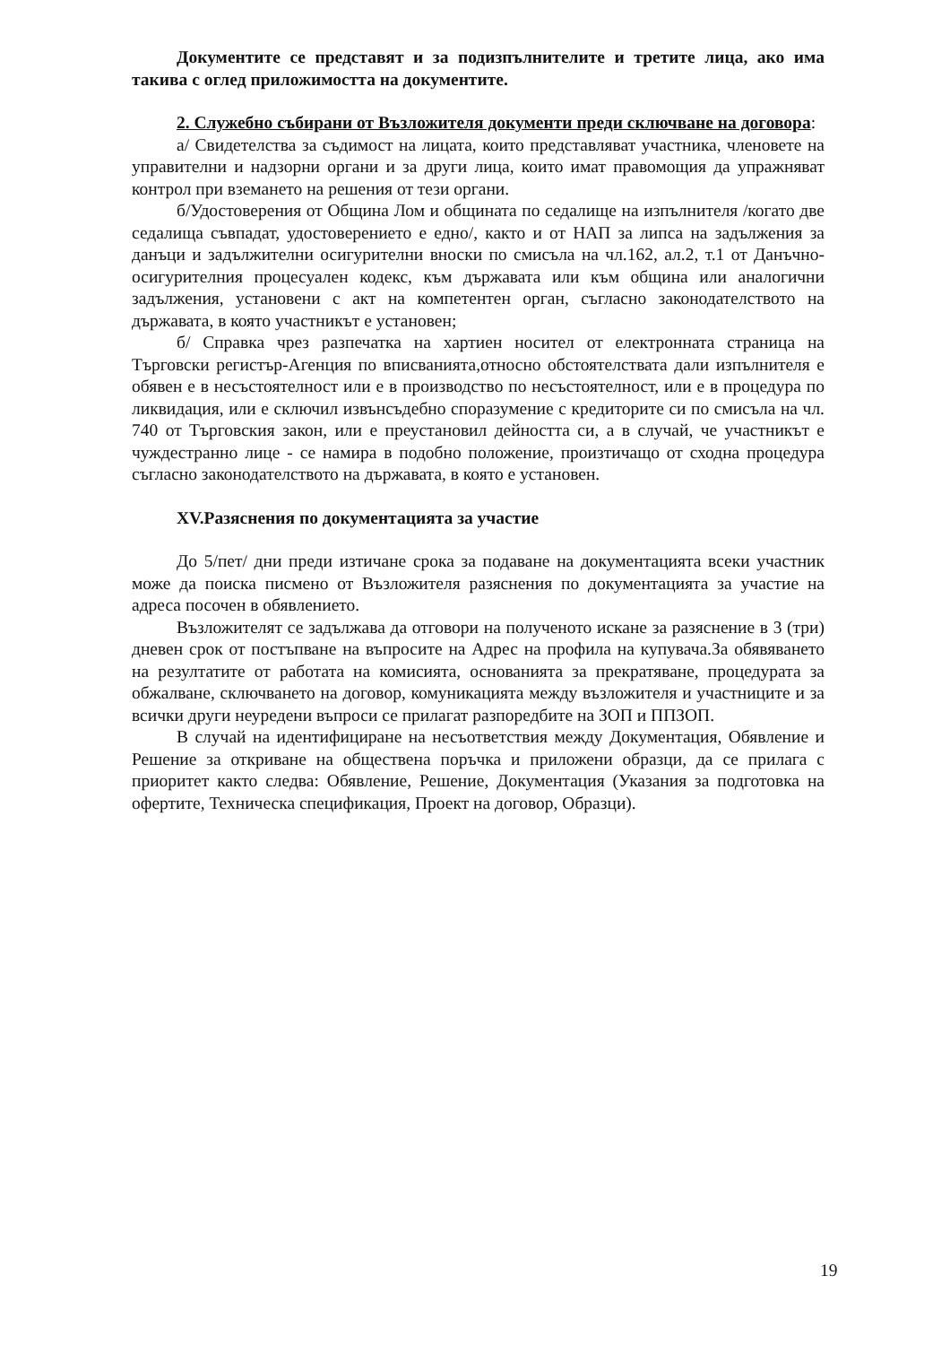Документите се представят и за подизпълнителите и третите лица, ако има такива с оглед приложимостта на документите.
2. Служебно събирани от Възложителя документи преди сключване на договора:
а/ Свидетелства за съдимост на лицата, които представляват участника, членовете на управителни и надзорни органи и за други лица, които имат правомощия да упражняват контрол при вземането на решения от тези органи.
б/Удостоверения от Община Лом и общината по седалище на изпълнителя /когато две седалища съвпадат, удостоверението е едно/, както и от НАП за липса на задължения за данъци и задължителни осигурителни вноски по смисъла на чл.162, ал.2, т.1 от Данъчно-осигурителния процесуален кодекс, към държавата или към община или аналогични задължения, установени с акт на компетентен орган, съгласно законодателството на държавата, в която участникът е установен;
б/ Справка чрез разпечатка на хартиен носител от електронната страница на Търговски регистър-Агенция по вписванията,относно обстоятелствата дали изпълнителя е обявен е в несъстоятелност или е в производство по несъстоятелност, или е в процедура по ликвидация, или е сключил извънсъдебно споразумение с кредиторите си по смисъла на чл. 740 от Търговския закон, или е преустановил дейността си, а в случай, че участникът е чуждестранно лице - се намира в подобно положение, произтичащо от сходна процедура съгласно законодателството на държавата, в която е установен.
XV.Разяснения по документацията за участие
До 5/пет/ дни преди изтичане срока за подаване на документацията всеки участник може да поиска писмено от Възложителя разяснения по документацията за участие на адреса посочен в обявлението.
Възложителят се задължава да отговори на полученото искане за разяснение в 3 (три) дневен срок от постъпване на въпросите на Адрес на профила на купувача.За обявяването на резултатите от работата на комисията, основанията за прекратяване, процедурата за обжалване, сключването на договор, комуникацията между възложителя и участниците и за всички други неуредени въпроси се прилагат разпоредбите на ЗОП и ППЗОП.
В случай на идентифициране на несъответствия между Документация, Обявление и Решение за откриване на обществена поръчка и приложени образци, да се прилага с приоритет както следва: Обявление, Решение, Документация (Указания за подготовка на офертите, Техническа спецификация, Проект на договор, Образци).
19